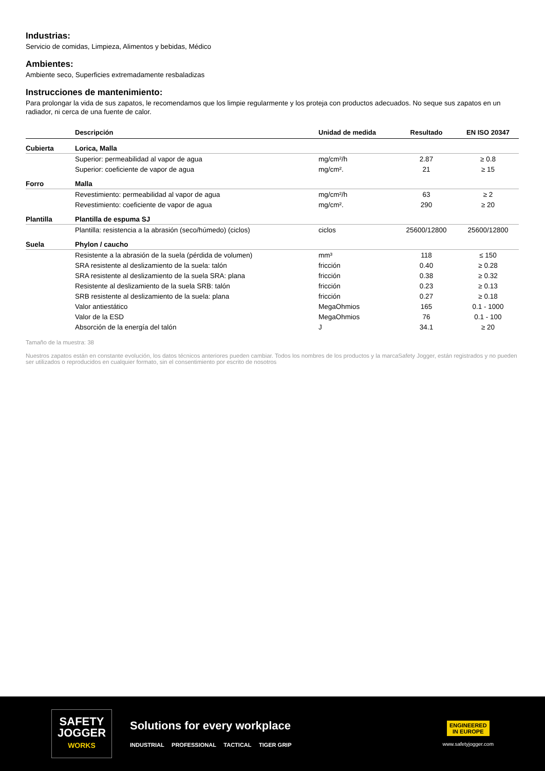Industrias:
Servicio de comidas, Limpieza, Alimentos y bebidas, Médico
Ambientes:
Ambiente seco, Superficies extremadamente resbaladizas
Instrucciones de mantenimiento:
Para prolongar la vida de sus zapatos, le recomendamos que los limpie regularmente y los proteja con productos adecuados. No seque sus zapatos en un radiador, ni cerca de una fuente de calor.
| | Descripción | Unidad de medida | Resultado | EN ISO 20347 |
| --- | --- | --- | --- | --- |
| Cubierta | Lorica, Malla | | | |
| | Superior: permeabilidad al vapor de agua | mg/cm²/h | 2.87 | ≥ 0.8 |
| | Superior: coeficiente de vapor de agua | mg/cm². | 21 | ≥ 15 |
| Forro | Malla | | | |
| | Revestimiento: permeabilidad al vapor de agua | mg/cm²/h | 63 | ≥ 2 |
| | Revestimiento: coeficiente de vapor de agua | mg/cm². | 290 | ≥ 20 |
| Plantilla | Plantilla de espuma SJ | | | |
| | Plantilla: resistencia a la abrasión (seco/húmedo) (ciclos) | ciclos | 25600/12800 | 25600/12800 |
| Suela | Phylon / caucho | | | |
| | Resistente a la abrasión de la suela (pérdida de volumen) | mm³ | 118 | ≤ 150 |
| | SRA resistente al deslizamiento de la suela: talón | fricción | 0.40 | ≥ 0.28 |
| | SRA resistente al deslizamiento de la suela SRA: plana | fricción | 0.38 | ≥ 0.32 |
| | Resistente al deslizamiento de la suela SRB: talón | fricción | 0.23 | ≥ 0.13 |
| | SRB resistente al deslizamiento de la suela: plana | fricción | 0.27 | ≥ 0.18 |
| | Valor antiestático | MegaOhmios | 165 | 0.1 - 1000 |
| | Valor de la ESD | MegaOhmios | 76 | 0.1 - 100 |
| | Absorción de la energía del talón | J | 34.1 | ≥ 20 |
Tamaño de la muestra: 38
Nuestros zapatos están en constante evolución, los datos técnicos anteriores pueden cambiar. Todos los nombres de los productos y la marcaSafety Jogger, están registrados y no pueden ser utilizados o reproducidos en cualquier formato, sin el consentimiento por escrito de nosotros
SAFETY
JOGGER
WORKS
Solutions for every workplace
INDUSTRIAL PROFESSIONAL TACTICAL TIGER GRIP
ENGINEERED
IN EUROPE
www.safetyjogger.com